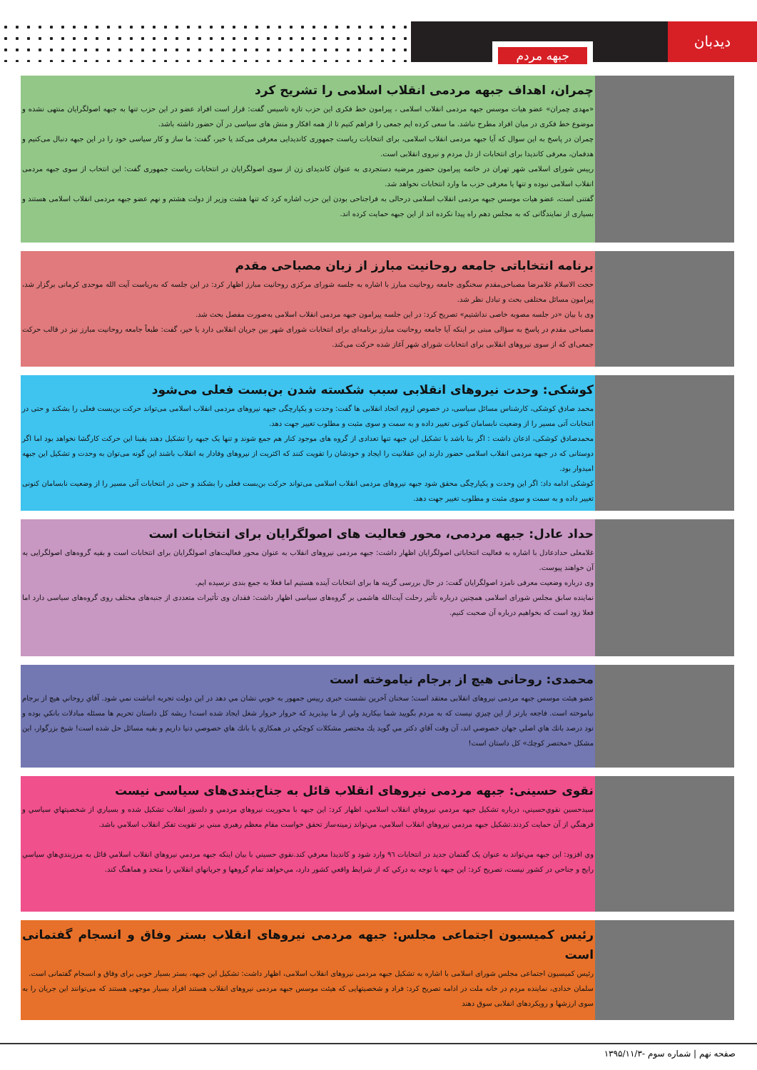دیدبان
جبهه مردم
چمران، اهداف جبهه مردمی انقلاب اسلامی را تشریح کرد
«مهدی چمران» عضو هیات موسس جبهه مردمی انقلاب اسلامی ، پیرامون خط فکری این حزب تازه تاسیس گفت: قرار است افراد عضو در این حزب تنها به جبهه اصولگرایان منتهی نشده و موضوع خط فکری در میان افراد مطرح نباشد. ما سعی کرده ایم جمعی را فراهم کنیم تا از همه افکار و منش های سیاسی در آن حضور داشته باشد.
چمران در پاسخ به این سوال که آیا جبهه مردمی انقلاب اسلامی، برای انتخابات ریاست جمهوری کاندیدایی معرفی می‌کند یا خیر، گفت: ما ساز و کار سیاسی خود را در این جبهه دنبال می‌کنیم و هدفمان، معرفی کاندیدا برای انتخابات از دل مردم و نیروی انقلابی است.
رییس شورای اسلامی شهر تهران در خاتمه پیرامون حضور مرضیه دستجردی به عنوان کاندیدای زن از سوی اصولگرایان در انتخابات ریاست جمهوری گفت: این انتخاب از سوی جبهه مردمی انقلاب اسلامی نبوده و تنها یا معرفی حزب ما وارد انتخابات نخواهد شد.
گفتنی است، عضو هیات موسس جبهه مردمی انقلاب اسلامی درحالی به فراجناحی بودن این حزب اشاره کرد که تنها هشت وزیر از دولت هشتم و نهم عضو جبهه مردمی انقلاب اسلامی هستند و بسیاری از نمایندگانی که به مجلس دهم راه پیدا نکرده اند از این جبهه حمایت کرده اند.
برنامه انتخاباتی جامعه روحانیت مبارز از زبان مصباحی مقدم
حجت الاسلام غلامرضا مصباحی‌مقدم سخنگوی جامعه روحانیت مبارز با اشاره به جلسه شورای مرکزی روحانیت مبارز اظهار کرد: در این جلسه که به‌ریاست آیت الله موحدی کرمانی برگزار شد، پیرامون مسائل مختلفی بحث و تبادل نظر شد.
وی با بیان «در جلسه مصوبه خاصی نداشتیم» تصریح کرد: در این جلسه پیرامون جبهه مردمی انقلاب اسلامی به‌صورت مفصل بحث شد.
مصباحی مقدم در پاسخ به سؤالی مبنی بر اینکه آیا جامعه روحانیت مبارز برنامه‌ای برای انتخابات شورای شهر بین جریان انقلابی دارد یا خیر، گفت: طبعاً جامعه روحانیت مبارز نیز در قالب حرکت جمعی‌ای که از سوی نیروهای انقلابی برای انتخابات شورای شهر آغاز شده حرکت می‌کند.
کوشکی: وحدت نیروهای انقلابی سبب شکسته شدن بن‌بست فعلی می‌شود
محمد صادق کوشکی، کارشناس مسائل سیاسی، در خصوص لزوم اتحاد انقلابی ها گفت: وحدت و یکپارچگی جبهه نیروهای مردمی انقلاب اسلامی می‌تواند حرکت بن‌بست فعلی را بشکند و حتی در انتخابات آتی مسیر را از وضعیت نابسامان کنونی تغییر داده و به سمت و سوی مثبت و مطلوب تغییر جهت دهد.
محمدصادق کوشکی، اذعان داشت : اگر بنا باشد با تشکیل این جبهه تنها تعدادی از گروه های موجود کنار هم جمع شوند و تنها یک جبهه را تشکیل دهند یقینا این حرکت کارگشا نخواهد بود اما اگر دوستانی که در جبهه مردمی انقلاب اسلامی حضور دارند این عقلانیت را ایجاد و خودشان را تقویت کنند که اکثریت از نیروهای وفادار به انقلاب باشند این گونه می‌توان به وحدت و تشکیل این جبهه امیدوار بود.
کوشکی ادامه داد: اگر این وحدت و یکپارچگی محقق شود جبهه نیروهای مردمی انقلاب اسلامی می‌تواند حرکت بن‌بست فعلی را بشکند و حتی در انتخابات آتی مسیر را از وضعیت نابسامان کنونی تغییر داده و به سمت و سوی مثبت و مطلوب تغییر جهت دهد.
حداد عادل: جبهه مردمی، محور فعالیت های اصولگرایان برای انتخابات است
غلامعلی حدادعادل با اشاره به فعالیت انتخاباتی اصولگرایان اظهار داشت: جبهه مردمی نیروهای انقلاب به عنوان محور فعالیت‌های اصولگرایان برای انتخابات است و بقیه گروه‌های اصولگرایی به آن خواهند پیوست.
وی درباره وضعیت معرفی نامزد اصولگرایان گفت: در حال بررسی گزینه ها برای انتخابات آینده هستیم اما فعلا به جمع بندی نرسیده ایم.
نماینده سابق مجلس شورای اسلامی همچنین درباره تأثیر رحلت آیت‌الله هاشمی بر گروه‌های سیاسی اظهار داشت: فقدان وی تأثیرات متعددی از جنبه‌های مختلف روی گروه‌های سیاسی دارد اما فعلا زود است که بخواهیم درباره آن صحبت کنیم.
محمدی: روحانی هیچ از برجام نیاموخته است
عضو هیئت موسس جبهه مردمی نیروهای انقلابی معتقد است؛ سخنان آخرین نشست خبری رییس جمهور به خوبي نشان مي دهد در اين دولت تجربه انباشت نمي شود. آقاي روحاني هيچ از برجام نياموخته است. فاجعه بارتر از اين چيزي نيست كه به مردم بگوييد شما بيكاريد ولي از ما بپذيريد كه خروار خروار شغل ايجاد شده است! ريشه كل داستان تحريم ها مسئله مبادلات بانكي بوده و نود درصد بانك هاي اصلي جهان خصوصي اند، آن وقت آقاي دكتر مي گويد يك مختصر مشكلات كوچكي در همكاري با بانك هاي خصوصي دنيا داريم و بقيه مسائل حل شده است! شيخ بزرگوار، اين مشكل «مختصر كوچك» كل داستان است!
نقوی حسینی: جبهه مردمی نیروهای انقلاب قائل به جناح‌بندی‌های سیاسی نیست
سيدحسين نقوي‌حسيني، درباره تشكيل جبهه مردمي نيروهاي انقلاب اسلامي، اظهار كرد: اين جبهه با محوريت نيروهاي مردمي و دلسوز انقلاب تشكيل شده و بسياري از شخصيتهاي سياسي و فرهنگي از آن حمايت كردند.تشكيل جبهه مردمي نيروهاي انقلاب اسلامي، مي‌تواند زمينه‌ساز تحقق خواست مقام معظم رهبري مبني بر تقويت تفكر انقلاب اسلامي باشد.
وي افزود: اين جبهه مي‌تواند به عنوان يک گفتمان جديد در انتخابات ٩٦ وارد شود و كانديدا معرفي كند.نقوي حسيني با بيان اينكه جبهه مردمي نيروهاي انقلاب اسلامي قائل به مرزبندي‌هاي سياسي رايج و جناحي در كشور نيست، تصريح كرد: اين جبهه با توجه به دركي كه از شرايط واقعي كشور دارد، مي‌خواهد تمام گروهها و جريانهاي انقلابي را متحد و هماهنگ كند.
رئیس کمیسیون اجتماعی مجلس: جبهه مردمی نیروهای انقلاب بستر وفاق و انسجام گفتمانی است
رئیس کمیسیون اجتماعی مجلس شورای اسلامی با اشاره به تشکیل جبهه مردمی نیروهای انقلاب اسلامی، اظهار داشت: تشکیل این جبهه، بستر بسیار خوبی برای وفاق و انسجام گفتمانی است.
سلمان خدادی، نماینده مردم در خانه ملت در ادامه تصریح کرد: فراد و شخصیتهایی که هیئت موسس جبهه مردمی نیروهای انقلاب هستند افراد بسیار موجهی هستند که می‌توانند این جریان را به سوی ارزشها و رویکردهای انقلابی سوق دهند
صفحه نهم | شماره سوم -۱۳۹۵/۱۱/۳